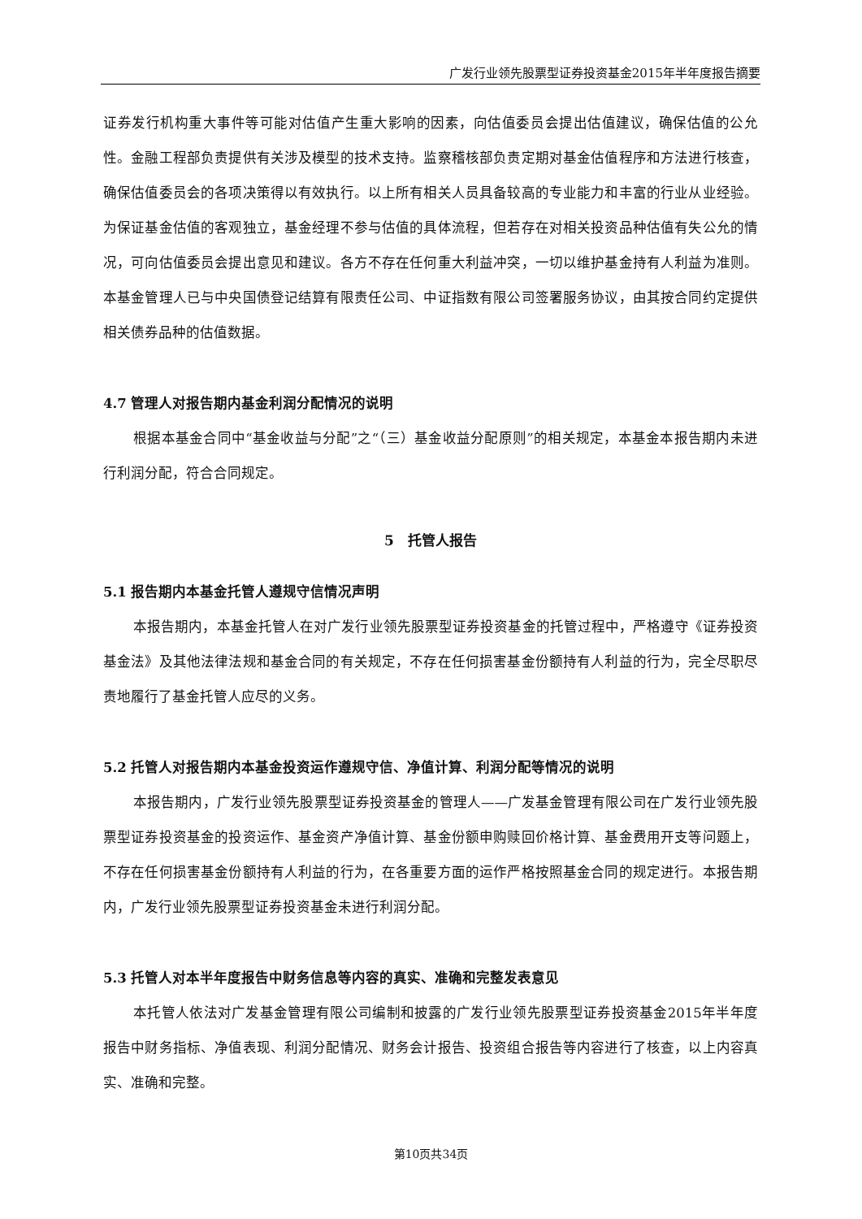广发行业领先股票型证券投资基金2015年半年度报告摘要
证券发行机构重大事件等可能对估值产生重大影响的因素，向估值委员会提出估值建议，确保估值的公允性。金融工程部负责提供有关涉及模型的技术支持。监察稽核部负责定期对基金估值程序和方法进行核查，确保估值委员会的各项决策得以有效执行。以上所有相关人员具备较高的专业能力和丰富的行业从业经验。为保证基金估值的客观独立，基金经理不参与估值的具体流程，但若存在对相关投资品种估值有失公允的情况，可向估值委员会提出意见和建议。各方不存在任何重大利益冲突，一切以维护基金持有人利益为准则。本基金管理人已与中央国债登记结算有限责任公司、中证指数有限公司签署服务协议，由其按合同约定提供相关债券品种的估值数据。
4.7 管理人对报告期内基金利润分配情况的说明
根据本基金合同中“基金收益与分配”之“（三）基金收益分配原则”的相关规定，本基金本报告期内未进行利润分配，符合合同规定。
5　托管人报告
5.1 报告期内本基金托管人遵规守信情况声明
本报告期内，本基金托管人在对广发行业领先股票型证券投资基金的托管过程中，严格遵守《证券投资基金法》及其他法律法规和基金合同的有关规定，不存在任何损害基金份额持有人利益的行为，完全尽职尽责地履行了基金托管人应尽的义务。
5.2 托管人对报告期内本基金投资运作遵规守信、净值计算、利润分配等情况的说明
本报告期内，广发行业领先股票型证券投资基金的管理人——广发基金管理有限公司在广发行业领先股票型证券投资基金的投资运作、基金资产净值计算、基金份额申购赎回价格计算、基金费用开支等问题上，不存在任何损害基金份额持有人利益的行为，在各重要方面的运作严格按照基金合同的规定进行。本报告期内，广发行业领先股票型证券投资基金未进行利润分配。
5.3 托管人对本半年度报告中财务信息等内容的真实、准确和完整发表意见
本托管人依法对广发基金管理有限公司编制和披露的广发行业领先股票型证券投资基金2015年半年度报告中财务指标、净值表现、利润分配情况、财务会计报告、投资组合报告等内容进行了核查，以上内容真实、准确和完整。
第10页共34页